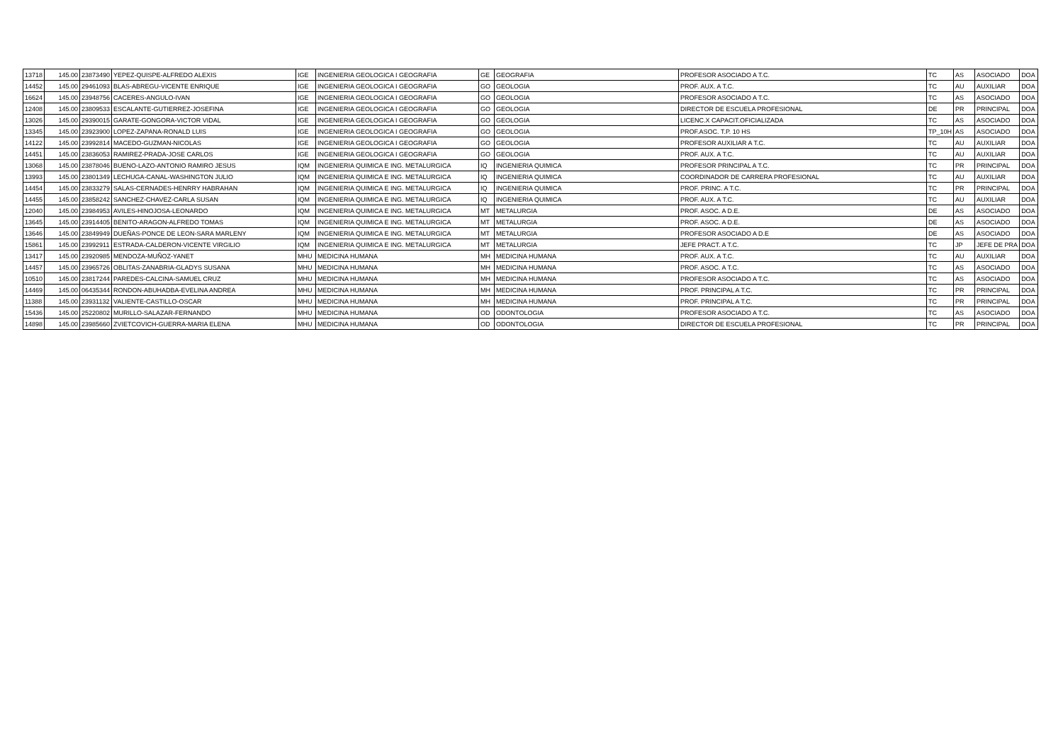| 13718 | 145.00 | 23873490 | YEPEZ-QUISPE-ALFREDO ALEXIS | IGE | INGENIERIA GEOLOGICA I GEOGRAFIA | GE | GEOGRAFIA | PROFESOR ASOCIADO A T.C. | TC | AS | ASOCIADO | DOA |
| 14452 | 145.00 | 29461093 | BLAS-ABREGU-VICENTE ENRIQUE | IGE | INGENIERIA GEOLOGICA I GEOGRAFIA | GO | GEOLOGIA | PROF. AUX. A T.C. | TC | AU | AUXILIAR | DOA |
| 16624 | 145.00 | 23948756 | CACERES-ANGULO-IVAN | IGE | INGENIERIA GEOLOGICA I GEOGRAFIA | GO | GEOLOGIA | PROFESOR ASOCIADO A T.C. | TC | AS | ASOCIADO | DOA |
| 12408 | 145.00 | 23809533 | ESCALANTE-GUTIERREZ-JOSEFINA | IGE | INGENIERIA GEOLOGICA I GEOGRAFIA | GO | GEOLOGIA | DIRECTOR DE ESCUELA PROFESIONAL | DE | PR | PRINCIPAL | DOA |
| 13026 | 145.00 | 29390015 | GARATE-GONGORA-VICTOR VIDAL | IGE | INGENIERIA GEOLOGICA I GEOGRAFIA | GO | GEOLOGIA | LICENC.X CAPACIT.OFICIALIZADA | TC | AS | ASOCIADO | DOA |
| 13345 | 145.00 | 23923900 | LOPEZ-ZAPANA-RONALD LUIS | IGE | INGENIERIA GEOLOGICA I GEOGRAFIA | GO | GEOLOGIA | PROF.ASOC. T.P. 10 HS | TP_10H | AS | ASOCIADO | DOA |
| 14122 | 145.00 | 23992814 | MACEDO-GUZMAN-NICOLAS | IGE | INGENIERIA GEOLOGICA I GEOGRAFIA | GO | GEOLOGIA | PROFESOR AUXILIAR A T.C. | TC | AU | AUXILIAR | DOA |
| 14451 | 145.00 | 23836053 | RAMIREZ-PRADA-JOSE CARLOS | IGE | INGENIERIA GEOLOGICA I GEOGRAFIA | GO | GEOLOGIA | PROF. AUX. A T.C. | TC | AU | AUXILIAR | DOA |
| 13068 | 145.00 | 23878046 | BUENO-LAZO-ANTONIO RAMIRO JESUS | IQM | INGENIERIA QUIMICA E ING. METALURGICA | IQ | INGENIERIA QUIMICA | PROFESOR PRINCIPAL A T.C. | TC | PR | PRINCIPAL | DOA |
| 13993 | 145.00 | 23801349 | LECHUGA-CANAL-WASHINGTON JULIO | IQM | INGENIERIA QUIMICA E ING. METALURGICA | IQ | INGENIERIA QUIMICA | COORDINADOR DE CARRERA PROFESIONAL | TC | AU | AUXILIAR | DOA |
| 14454 | 145.00 | 23833279 | SALAS-CERNADES-HENRRY HABRAHAN | IQM | INGENIERIA QUIMICA E ING. METALURGICA | IQ | INGENIERIA QUIMICA | PROF. PRINC. A T.C. | TC | PR | PRINCIPAL | DOA |
| 14455 | 145.00 | 23858242 | SANCHEZ-CHAVEZ-CARLA SUSAN | IQM | INGENIERIA QUIMICA E ING. METALURGICA | IQ | INGENIERIA QUIMICA | PROF. AUX. A T.C. | TC | AU | AUXILIAR | DOA |
| 12040 | 145.00 | 23984953 | AVILES-HINOJOSA-LEONARDO | IQM | INGENIERIA QUIMICA E ING. METALURGICA | MT | METALURGIA | PROF. ASOC. A D.E. | DE | AS | ASOCIADO | DOA |
| 13645 | 145.00 | 23914405 | BENITO-ARAGON-ALFREDO TOMAS | IQM | INGENIERIA QUIMICA E ING. METALURGICA | MT | METALURGIA | PROF. ASOC. A D.E. | DE | AS | ASOCIADO | DOA |
| 13646 | 145.00 | 23849949 | DUEÑAS-PONCE DE LEON-SARA MARLENY | IQM | INGENIERIA QUIMICA E ING. METALURGICA | MT | METALURGIA | PROFESOR ASOCIADO A D.E | DE | AS | ASOCIADO | DOA |
| 15861 | 145.00 | 23992911 | ESTRADA-CALDERON-VICENTE VIRGILIO | IQM | INGENIERIA QUIMICA E ING. METALURGICA | MT | METALURGIA | JEFE PRACT. A T.C. | TC | JP | JEFE DE PRA | DOA |
| 13417 | 145.00 | 23920985 | MENDOZA-MUÑOZ-YANET | MHU | MEDICINA HUMANA | MH | MEDICINA HUMANA | PROF. AUX. A T.C. | TC | AU | AUXILIAR | DOA |
| 14457 | 145.00 | 23965726 | OBLITAS-ZANABRIA-GLADYS SUSANA | MHU | MEDICINA HUMANA | MH | MEDICINA HUMANA | PROF. ASOC. A T.C. | TC | AS | ASOCIADO | DOA |
| 10510 | 145.00 | 23817244 | PAREDES-CALCINA-SAMUEL CRUZ | MHU | MEDICINA HUMANA | MH | MEDICINA HUMANA | PROFESOR ASOCIADO A T.C. | TC | AS | ASOCIADO | DOA |
| 14469 | 145.00 | 06435344 | RONDON-ABUHADBA-EVELINA ANDREA | MHU | MEDICINA HUMANA | MH | MEDICINA HUMANA | PROF. PRINCIPAL A T.C. | TC | PR | PRINCIPAL | DOA |
| 11388 | 145.00 | 23931132 | VALIENTE-CASTILLO-OSCAR | MHU | MEDICINA HUMANA | MH | MEDICINA HUMANA | PROF. PRINCIPAL A T.C. | TC | PR | PRINCIPAL | DOA |
| 15436 | 145.00 | 25220802 | MURILLO-SALAZAR-FERNANDO | MHU | MEDICINA HUMANA | OD | ODONTOLOGIA | PROFESOR ASOCIADO A T.C. | TC | AS | ASOCIADO | DOA |
| 14898 | 145.00 | 23985660 | ZVIETCOVICH-GUERRA-MARIA ELENA | MHU | MEDICINA HUMANA | OD | ODONTOLOGIA | DIRECTOR DE ESCUELA PROFESIONAL | TC | PR | PRINCIPAL | DOA |